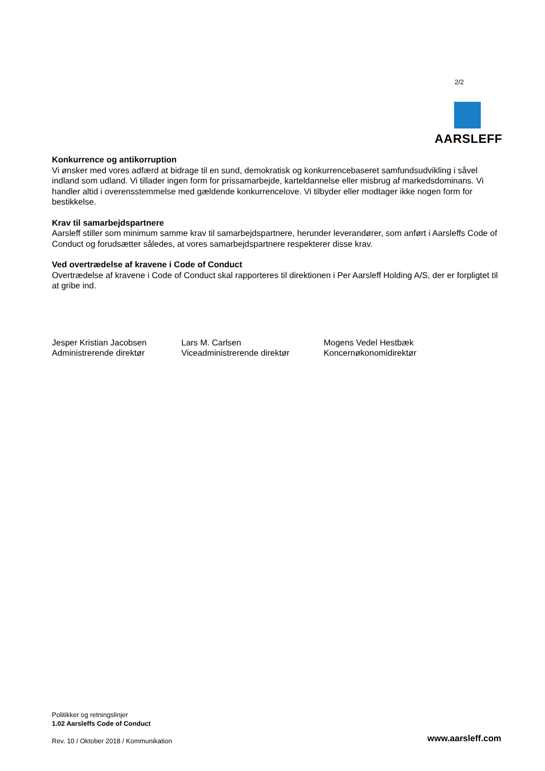2/2
AARSLEFF
Konkurrence og antikorruption
Vi ønsker med vores adfærd at bidrage til en sund, demokratisk og konkurrencebaseret samfundsudvikling i såvel indland som udland. Vi tillader ingen form for prissamarbejde, karteldannelse eller misbrug af markedsdominans. Vi handler altid i overensstemmelse med gældende konkurrencelove. Vi tilbyder eller modtager ikke nogen form for bestikkelse.
Krav til samarbejdspartnere
Aarsleff stiller som minimum samme krav til samarbejdspartnere, herunder leverandører, som anført i Aarsleffs Code of Conduct og forudsætter således, at vores samarbejdspartnere respekterer disse krav.
Ved overtrædelse af kravene i Code of Conduct
Overtrædelse af kravene i Code of Conduct skal rapporteres til direktionen i Per Aarsleff Holding A/S, der er forpligtet til at gribe ind.
Jesper Kristian Jacobsen
Administrerende direktør
Lars M. Carlsen
Viceadministrerende direktør
Mogens Vedel Hestbæk
Koncernøkonomidirektør
Politikker og retningslinjer
1.02 Aarsleffs Code of Conduct
Rev. 10 / Oktober 2018 / Kommunikation
www.aarsleff.com